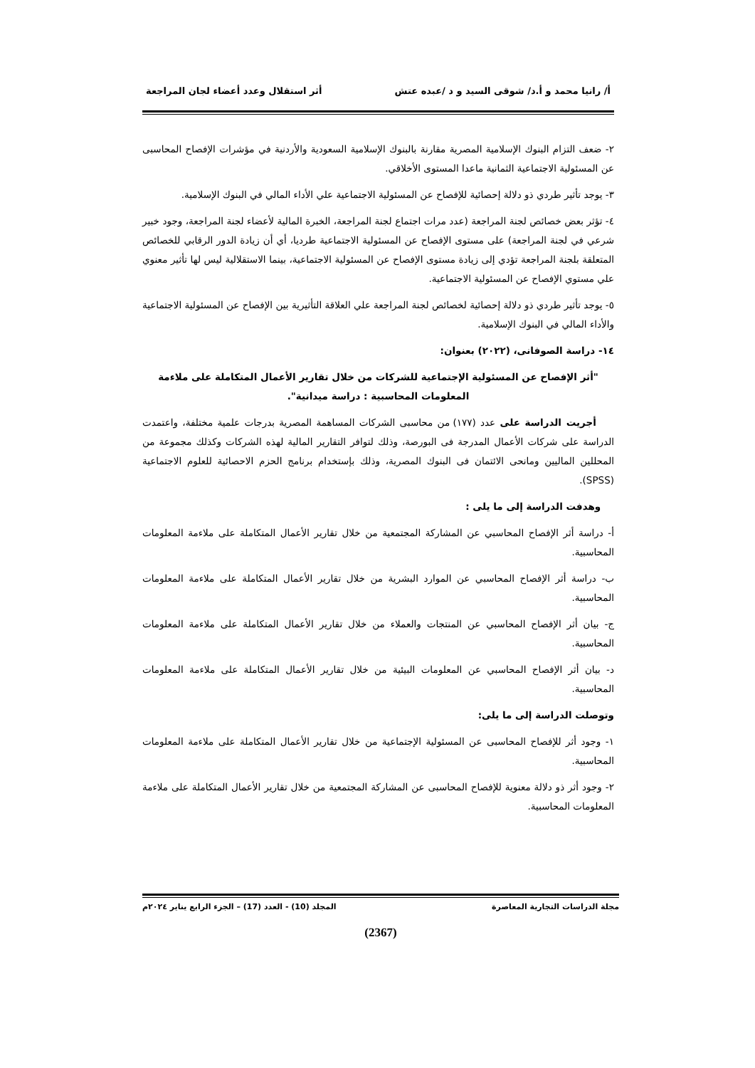أ/ رانيا محمد و أ.د/ شوقى السيد و د /عبده عتش أثر استقلال وعدد أعضاء لجان المراجعة
٢- ضعف التزام البنوك الإسلامية المصرية مقارنة بالبنوك الإسلامية السعودية والأردنية في مؤشرات الإفصاح المحاسبى عن المسئولية الاجتماعية الثمانية ماعدا المستوى الأخلاقي.
٣- يوجد تأثير طردي ذو دلالة إحصائية للإفصاح عن المسئولية الاجتماعية علي الأداء المالي في البنوك الإسلامية.
٤- تؤثر بعض خصائص لجنة المراجعة (عدد مرات اجتماع لجنة المراجعة، الخبرة المالية لأعضاء لجنة المراجعة، وجود خبير شرعي في لجنة المراجعة) على مستوى الإفصاح عن المسئولية الاجتماعية طرديا، أي أن زيادة الدور الرقابي للخصائص المتعلقة بلجنة المراجعة تؤدي إلى زيادة مستوى الإفصاح عن المسئولية الاجتماعية، بينما الاستقلالية ليس لها تأثير معنوي علي مستوي الإفصاح عن المسئولية الاجتماعية.
٥- يوجد تأثير طردي ذو دلالة إحصائية لخصائص لجنة المراجعة علي العلاقة التأثيرية بين الإفصاح عن المسئولية الاجتماعية والأداء المالي في البنوك الإسلامية.
١٤- دراسة الصوفانى، (٢٠٢٢) بعنوان:
"أثر الإفصاح عن المسئولية الإجتماعية للشركات من خلال تقارير الأعمال المتكاملة على ملاءمة المعلومات المحاسبية : دراسة ميدانية".
أجريت الدراسة على عدد (١٧٧) من محاسبى الشركات المساهمة المصرية بدرجات علمية مختلفة، واعتمدت الدراسة على شركات الأعمال المدرجة فى البورصة، وذلك لتوافر التقارير المالية لهذه الشركات وكذلك مجموعة من المحللين الماليين ومانحى الائتمان فى البنوك المصرية، وذلك بإستخدام برنامج الحزم الاحصائية للعلوم الاجتماعية (SPSS).
وهدفت الدراسة إلى ما يلى :
أ- دراسة أثر الإفصاح المحاسبي عن المشاركة المجتمعية من خلال تقارير الأعمال المتكاملة على ملاءمة المعلومات المحاسبية.
ب- دراسة أثر الإفصاح المحاسبي عن الموارد البشرية من خلال تقارير الأعمال المتكاملة على ملاءمة المعلومات المحاسبية.
ج- بيان أثر الإفصاح المحاسبي عن المنتجات والعملاء من خلال تقارير الأعمال المتكاملة على ملاءمة المعلومات المحاسبية.
د- بيان أثر الإفصاح المحاسبي عن المعلومات البيئية من خلال تقارير الأعمال المتكاملة على ملاءمة المعلومات المحاسبية.
وتوصلت الدراسة إلى ما يلى:
١- وجود أثر للإفصاح المحاسبى عن المسئولية الإجتماعية من خلال تقارير الأعمال المتكاملة على ملاءمة المعلومات المحاسبية.
٢- وجود أثر ذو دلالة معنوية للإفصاح المحاسبى عن المشاركة المجتمعية من خلال تقارير الأعمال المتكاملة على ملاءمة المعلومات المحاسبية.
مجلة الدراسات التجارية المعاصرة المجلد (10) - العدد (17) – الجزء الرابع يناير ٢٠٢٤م
(2367)